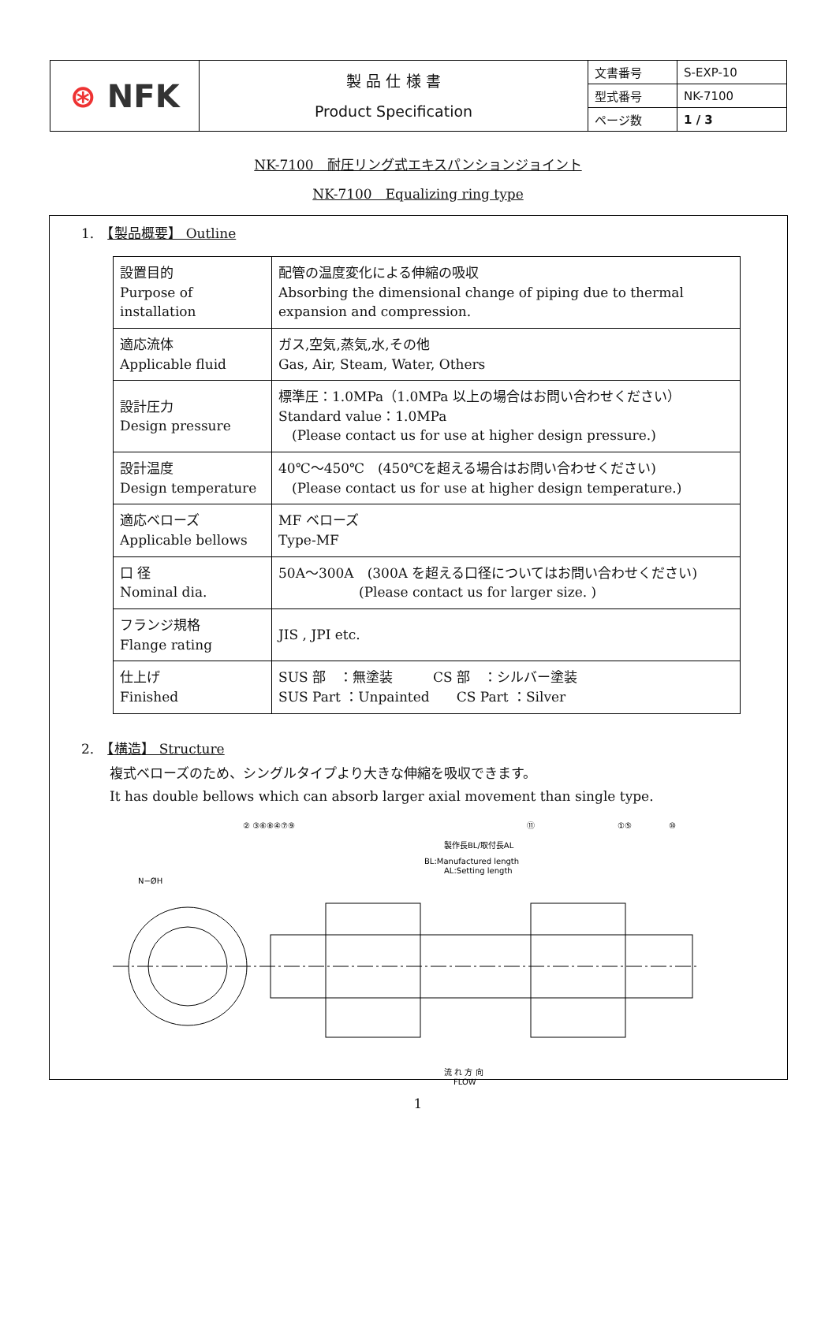| ⊛ NFK | 製 品 仕 様 書 Product Specification | 文書番号 | S-EXP-10 |
| | | 型式番号 | NK-7100 |
| | | ページ数 | 1 / 3 |
NK-7100　耐圧リング式エキスパンションジョイント
NK-7100　Equalizing ring type
1.　【製品概要】 Outline
| 設置目的 Purpose of installation | 配管の温度変化による伸縮の吸収 Absorbing the dimensional change of piping due to thermal expansion and compression. |
| 適応流体 Applicable fluid | ガス,空気,蒸気,水,その他 Gas, Air, Steam, Water, Others |
| 設計圧力 Design pressure | 標準圧：1.0MPa（1.0MPa 以上の場合はお問い合わせください） Standard value：1.0MPa (Please contact us for use at higher design pressure.) |
| 設計温度 Design temperature | 40℃～450℃ (450℃を超える場合はお問い合わせください) (Please contact us for use at higher design temperature.) |
| 適応ベローズ Applicable bellows | MF ベローズ Type-MF |
| 口 径 Nominal dia. | 50A～300A (300A を超える口径についてはお問い合わせください) (Please contact us for larger size. ) |
| フランジ規格 Flange rating | JIS , JPI etc. |
| 仕上げ Finished | SUS 部 ：無塗装 CS 部 ：シルバー塗装 SUS Part ：Unpainted CS Part ：Silver |
2.　【構造】 Structure
複式ベローズのため、シングルタイプより大きな伸縮を吸収できます。
It has double bellows which can absorb larger axial movement than single type.
製作長BL/取付長AL
BL:Manufactured length
AL:Setting length
N−ØH
流 れ 方 向
FLOW
② ③⑥⑧④⑦⑨
⑪
①⑤
⑩
1